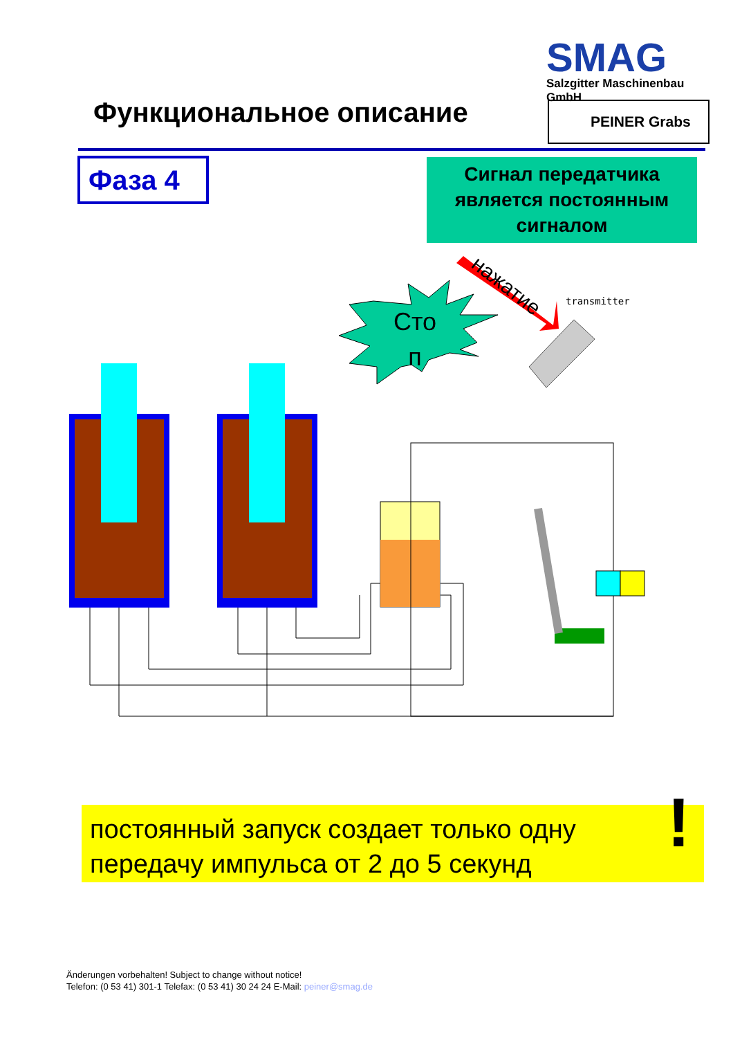SMAG
Salzgitter Maschinenbau GmbH
Функциональное описание PEINER Grabs
Фаза 4
Сигнал передатчика является постоянным сигналом
Сто
п
нажатие
transmitter
постоянный запуск создает только одну передачу импульса от 2 до 5 секунд!
Änderungen vorbehalten! Subject to change without notice!
Telefon: (0 53 41) 301-1 Telefax: (0 53 41) 30 24 24 E-Mail: peiner@smag.de